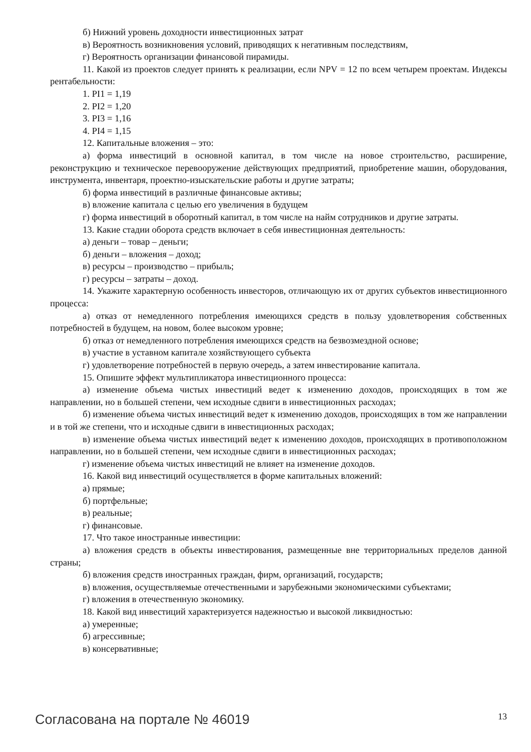б) Нижний уровень доходности инвестиционных затрат
в) Вероятность возникновения условий, приводящих к негативным последствиям,
г) Вероятность организации финансовой пирамиды.
11. Какой из проектов следует принять к реализации, если NPV = 12 по всем четырем проектам. Индексы рентабельности:
1. PI1 = 1,19
2. PI2 = 1,20
3. PI3 = 1,16
4. PI4 = 1,15
12. Капитальные вложения – это:
а) форма инвестиций в основной капитал, в том числе на новое строительство, расширение, реконструкцию и техническое перевооружение действующих предприятий, приобретение машин, оборудования, инструмента, инвентаря, проектно-изыскательские работы и другие затраты;
б) форма инвестиций в различные финансовые активы;
в) вложение капитала с целью его увеличения в будущем
г) форма инвестиций в оборотный капитал, в том числе на найм сотрудников и другие затраты.
13. Какие стадии оборота средств включает в себя инвестиционная деятельность:
а) деньги – товар – деньги;
б) деньги – вложения – доход;
в) ресурсы – производство – прибыль;
г) ресурсы – затраты – доход.
14. Укажите характерную особенность инвесторов, отличающую их от других субъектов инвестиционного процесса:
а) отказ от немедленного потребления имеющихся средств в пользу удовлетворения собственных потребностей в будущем, на новом, более высоком уровне;
б) отказ от немедленного потребления имеющихся средств на безвозмездной основе;
в) участие в уставном капитале хозяйствующего субъекта
г) удовлетворение потребностей в первую очередь, а затем инвестирование капитала.
15. Опишите эффект мультипликатора инвестиционного процесса:
а) изменение объема чистых инвестиций ведет к изменению доходов, происходящих в том же направлении, но в большей степени, чем исходные сдвиги в инвестиционных расходах;
б) изменение объема чистых инвестиций ведет к изменению доходов, происходящих в том же направлении и в той же степени, что и исходные сдвиги в инвестиционных расходах;
в) изменение объема чистых инвестиций ведет к изменению доходов, происходящих в противоположном направлении, но в большей степени, чем исходные сдвиги в инвестиционных расходах;
г) изменение объема чистых инвестиций не влияет на изменение доходов.
16. Какой вид инвестиций осуществляется в форме капитальных вложений:
а) прямые;
б) портфельные;
в) реальные;
г) финансовые.
17. Что такое иностранные инвестиции:
а) вложения средств в объекты инвестирования, размещенные вне территориальных пределов данной страны;
б) вложения средств иностранных граждан, фирм, организаций, государств;
в) вложения, осуществляемые отечественными и зарубежными экономическими субъектами;
г) вложения в отечественную экономику.
18. Какой вид инвестиций характеризуется надежностью и высокой ликвидностью:
а) умеренные;
б) агрессивные;
в) консервативные;
Согласована на портале № 46019 13